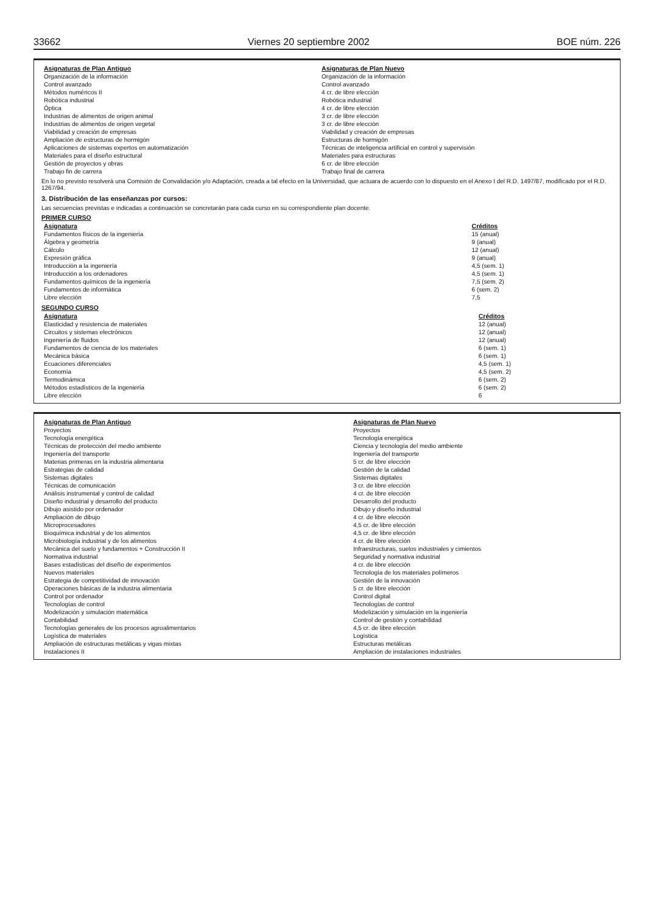33662 Viernes 20 septiembre 2002 BOE núm. 226
| Asignaturas de Plan Antiguo | Asignaturas de Plan Nuevo |
| --- | --- |
| Organización de la información | Organización de la información |
| Control avanzado | Control avanzado |
| Métodos numéricos II | 4 cr. de libre elección |
| Robótica industrial | Robótica industrial |
| Óptica | 4 cr. de libre elección |
| Industrias de alimentos de origen animal | 3 cr. de libre elección |
| Industrias de alimentos de origen vegetal | 3 cr. de libre elección |
| Viabilidad y creación de empresas | Viabilidad y creación de empresas |
| Ampliación de estructuras de hormigón | Estructuras de hormigón |
| Aplicaciones de sistemas expertos en automatización | Técnicas de inteligencia artificial en control y supervisión |
| Materiales para el diseño estructural | Materiales para estructuras |
| Gestión de proyectos y obras | 6 cr. de libre elección |
| Trabajo fin de carrera | Trabajo final de carrera |
En lo no previsto resolverá una Comisión de Convalidación y/o Adaptación, creada a tal efecto en la Universidad, que actuara de acuerdo con lo dispuesto en el Anexo I del R.D. 1497/87, modificado por el R.D. 1267/94.
3. Distribución de las enseñanzas por cursos:
Las secuencias previstas e indicadas a continuación se concretarán para cada curso en su correspondiente plan docente.
PRIMER CURSO
| Asignatura | Créditos |
| --- | --- |
| Fundamentos físicos de la ingeniería | 15 (anual) |
| Álgebra y geometría | 9 (anual) |
| Cálculo | 12 (anual) |
| Expresión gráfica | 9 (anual) |
| Introducción a la ingeniería | 4,5 (sem. 1) |
| Introducción a los ordenadores | 4,5 (sem. 1) |
| Fundamentos químicos de la ingeniería | 7,5 (sem. 2) |
| Fundamentos de informática | 6 (sem. 2) |
| Libre elección | 7,5 |
SEGUNDO CURSO
| Asignatura | Créditos |
| --- | --- |
| Elasticidad y resistencia de materiales | 12 (anual) |
| Circuitos y sistemas electrónicos | 12 (anual) |
| Ingeniería de fluidos | 12 (anual) |
| Fundamentos de ciencia de los materiales | 6 (sem. 1) |
| Mecánica básica | 6 (sem. 1) |
| Ecuaciones diferenciales | 4,5 (sem. 1) |
| Economía | 4,5 (sem. 2) |
| Termodinámica | 6 (sem. 2) |
| Métodos estadísticos de la ingeniería | 6 (sem. 2) |
| Libre elección | 6 |
| Asignaturas de Plan Antiguo | Asignaturas de Plan Nuevo |
| --- | --- |
| Proyectos | Proyectos |
| Tecnología energética | Tecnología energética |
| Técnicas de protección del medio ambiente | Ciencia y tecnología del medio ambiente |
| Ingeniería del transporte | Ingeniería del transporte |
| Materias primeras en la industria alimentaria | 5 cr. de libre elección |
| Estrategias de calidad | Gestión de la calidad |
| Sistemas digitales | Sistemas digitales |
| Técnicas de comunicación | 3 cr. de libre elección |
| Análisis instrumental y control de calidad | 4 cr. de libre elección |
| Diseño industrial y desarrollo del producto | Desarrollo del producto |
| Dibujo asistido por ordenador | Dibujo y diseño industrial |
| Ampliación de dibujo | 4 cr. de libre elección |
| Microprocesadores | 4,5 cr. de libre elección |
| Bioquímica industrial y de los alimentos | 4,5 cr. de libre elección |
| Microbiología industrial y de los alimentos | 4 cr. de libre elección |
| Mecánica del suelo y fundamentos + Construcción II | Infraestructuras, suelos industriales y cimientos |
| Normativa industrial | Seguridad y normativa industrial |
| Bases estadísticas del diseño de experimentos | 4 cr. de libre elección |
| Nuevos materiales | Tecnología de los materiales polímeros |
| Estrategia de competitividad de innovación | Gestión de la innovación |
| Operaciones básicas de la industria alimentaria | 5 cr. de libre elección |
| Control por ordenador | Control digital |
| Tecnologías de control | Tecnologías de control |
| Modelización y simulación matemática | Modelización y simulación en la ingeniería |
| Contabilidad | Control de gestión y contabilidad |
| Tecnologías generales de los procesos agroalimentarios | 4,5 cr. de libre elección |
| Logística de materiales | Logística |
| Ampliación de estructuras metálicas y vigas mixtas | Estructuras metálicas |
| Instalaciones II | Ampliación de instalaciones industriales |